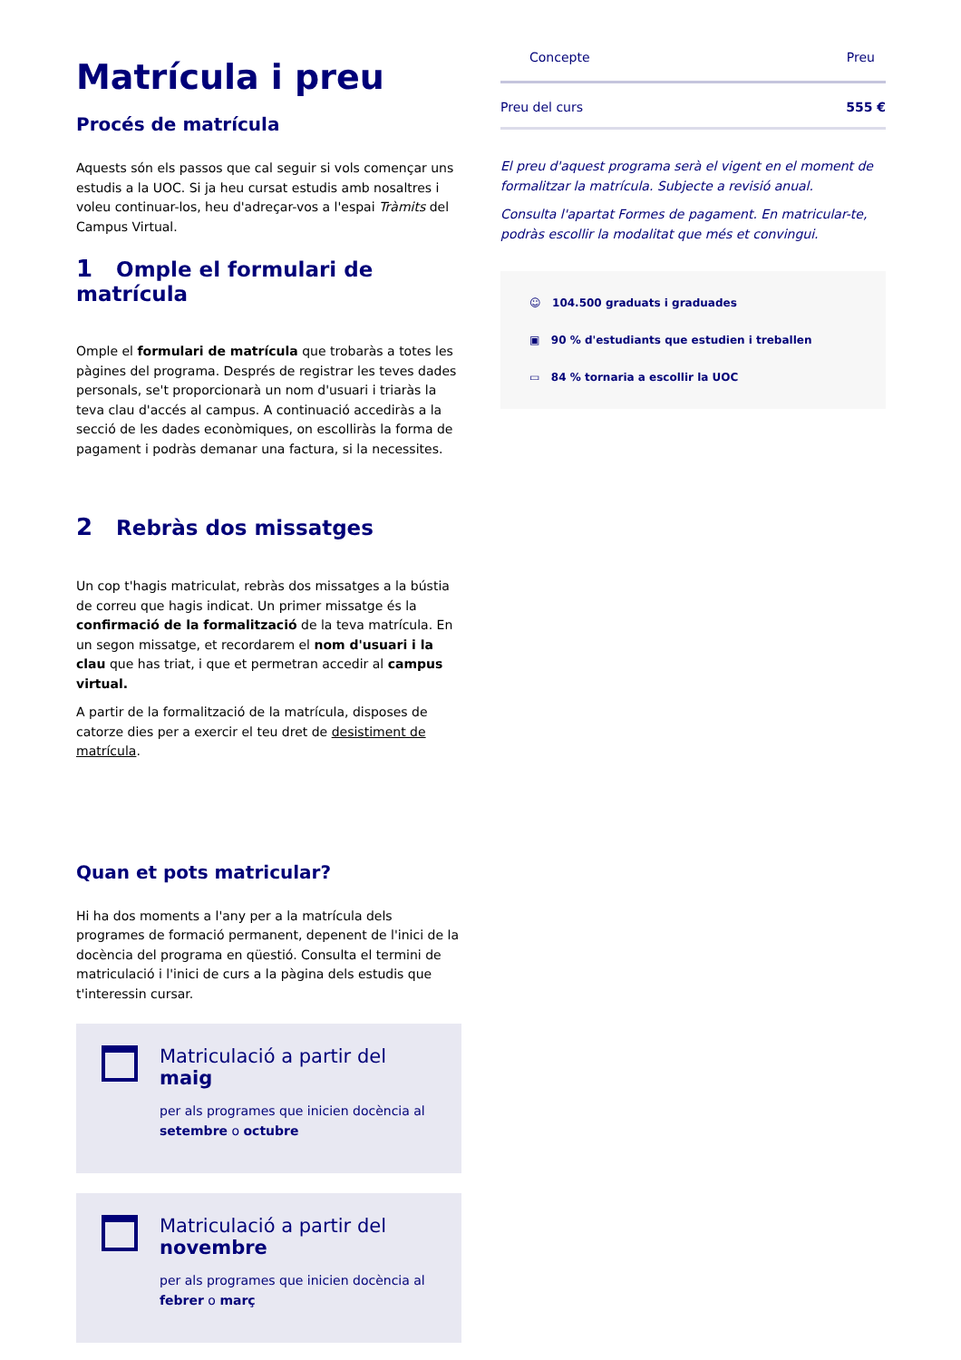Matrícula i preu
Procés de matrícula
Aquests són els passos que cal seguir si vols començar uns estudis a la UOC. Si ja heu cursat estudis amb nosaltres i voleu continuar-los, heu d'adreçar-vos a l'espai Tràmits del Campus Virtual.
1 Omple el formulari de matrícula
Omple el formulari de matrícula que trobaràs a totes les pàgines del programa. Després de registrar les teves dades personals, se't proporcionarà un nom d'usuari i triaràs la teva clau d'accés al campus. A continuació accediràs a la secció de les dades econòmiques, on escolliràs la forma de pagament i podràs demanar una factura, si la necessites.
2 Rebràs dos missatges
Un cop t'hagis matriculat, rebràs dos missatges a la bústia de correu que hagis indicat. Un primer missatge és la confirmació de la formalització de la teva matrícula. En un segon missatge, et recordarem el nom d'usuari i la clau que has triat, i que et permetran accedir al campus virtual.
A partir de la formalització de la matrícula, disposes de catorze dies per a exercir el teu dret de desistiment de matrícula.
Quan et pots matricular?
Hi ha dos moments a l'any per a la matrícula dels programes de formació permanent, depenent de l'inici de la docència del programa en qüestió. Consulta el termini de matriculació i l'inici de curs a la pàgina dels estudis que t'interessin cursar.
Matriculació a partir del maig
per als programes que inicien docència al setembre o octubre
Matriculació a partir del novembre
per als programes que inicien docència al febrer o març
| Concepte | Preu |
| --- | --- |
| Preu del curs | 555 € |
El preu d'aquest programa serà el vigent en el moment de formalitzar la matrícula. Subjecte a revisió anual.
Consulta l'apartat Formes de pagament. En matricular-te, podràs escollir la modalitat que més et convingui.
☺ 104.500 graduats i graduades
▣ 90 % d'estudiants que estudien i treballen
▭ 84 % tornaria a escollir la UOC